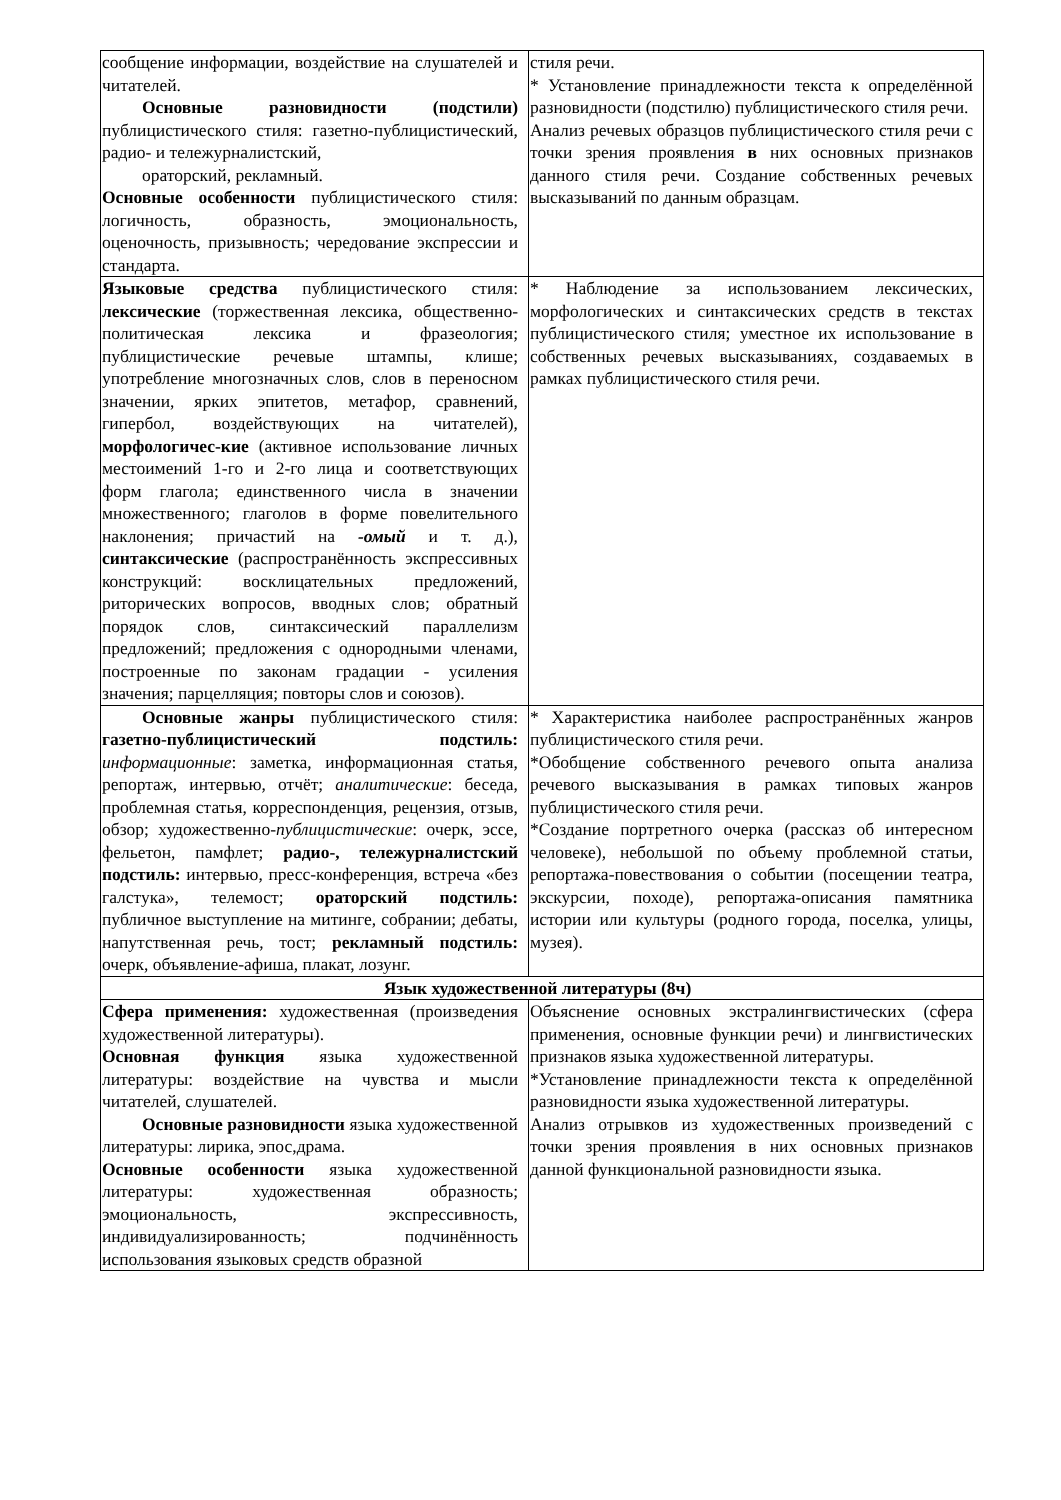| сообщение информации, воздействие на слушателей и читателей. Основные разновидности (подстили) публицистического стиля: газетно-публицистический, радио- и тележурналистский, ораторский, рекламный. Основные особенности публицистического стиля: логичность, образность, эмоциональность, оценочность, призывность; чередование экспрессии и стандарта. | стиля речи. * Установление принадлежности текста к определённой разновидности (подстилю) публицистического стиля речи. Анализ речевых образцов публицистического стиля речи с точки зрения проявления в них основных признаков данного стиля речи. Создание собственных речевых высказываний по данным образцам. |
| Языковые средства публицистического стиля: лексические (торжественная лексика, общественно-политическая лексика и фразеология; публицистические речевые штампы, клише; употребление многозначных слов, слов в переносном значении, ярких эпитетов, метафор, сравнений, гипербол, воздействующих на читателей), морфологичес-кие (активное использование личных местоимений 1-го и 2-го лица и соответствующих форм глагола; единственного числа в значении множественного; глаголов в форме повелительного наклонения; причастий на -омый и т. д.), синтаксические (распространённость экспрессивных конструкций: восклицательных предложений, риторических вопросов, вводных слов; обратный порядок слов, синтаксический параллелизм предложений; предложения с однородными членами, построенные по законам градации - усиления значения; парцелляция; повторы слов и союзов). | * Наблюдение за использованием лексических, морфологических и синтаксических средств в текстах публицистического стиля; уместное их использование в собственных речевых высказываниях, создаваемых в рамках публицистического стиля речи. |
| Основные жанры публицистического стиля: газетно-публицистический подстиль: информационные : заметка, информационная статья, репортаж, интервью, отчёт; аналитические : беседа, проблемная статья, корреспонденция, рецензия, отзыв, обзор; художественно- публицистические : очерк, эссе, фельетон, памфлет; радио-, тележурналистский подстиль: интервью, пресс-конференция, встреча «без галстука», телемост; ораторский подстиль: публичное выступление на митинге, собрании; дебаты, напутственная речь, тост; рекламный подстиль: очерк, объявление-афиша, плакат, лозунг. | * Характеристика наиболее распространённых жанров публицистического стиля речи. *Обобщение собственного речевого опыта анализа речевого высказывания в рамках типовых жанров публицистического стиля речи. *Создание портретного очерка (рассказ об интересном человеке), небольшой по объему проблемной статьи, репортажа-повествования о событии (посещении театра, экскурсии, походе), репортажа-описания памятника истории или культуры (родного города, поселка, улицы, музея). |
| Язык художественной литературы (8ч) | |
| Сфера применения: художественная (произведения художественной литературы). Основная функция языка художественной литературы: воздействие на чувства и мысли читателей, слушателей. Основные разновидности языка художественной литературы: лирика, эпос,драма. Основные особенности языка художественной литературы: художественная образность; эмоциональность, экспрессивность, индивидуализированность; подчинённость использования языковых средств образной | Объяснение основных экстралингвистических (сфера применения, основные функции речи) и лингвистических признаков языка художественной литературы. *Установление принадлежности текста к определённой разновидности языка художественной литературы. Анализ отрывков из художественных произведений с точки зрения проявления в них основных признаков данной функциональной разновидности языка. |